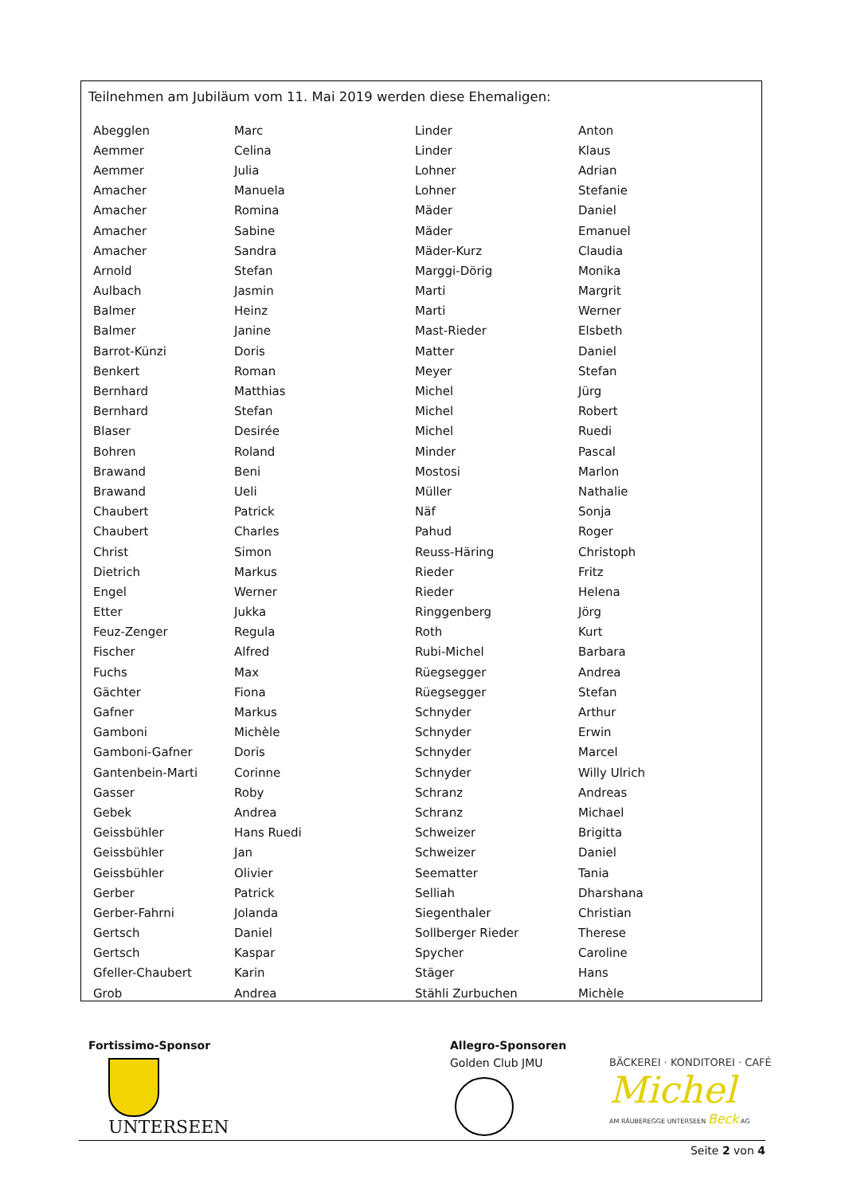Teilnehmen am Jubiläum vom 11. Mai 2019 werden diese Ehemaligen:
| Abegglen | Marc | Linder | Anton |
| Aemmer | Celina | Linder | Klaus |
| Aemmer | Julia | Lohner | Adrian |
| Amacher | Manuela | Lohner | Stefanie |
| Amacher | Romina | Mäder | Daniel |
| Amacher | Sabine | Mäder | Emanuel |
| Amacher | Sandra | Mäder-Kurz | Claudia |
| Arnold | Stefan | Marggi-Dörig | Monika |
| Aulbach | Jasmin | Marti | Margrit |
| Balmer | Heinz | Marti | Werner |
| Balmer | Janine | Mast-Rieder | Elsbeth |
| Barrot-Künzi | Doris | Matter | Daniel |
| Benkert | Roman | Meyer | Stefan |
| Bernhard | Matthias | Michel | Jürg |
| Bernhard | Stefan | Michel | Robert |
| Blaser | Desirée | Michel | Ruedi |
| Bohren | Roland | Minder | Pascal |
| Brawand | Beni | Mostosi | Marlon |
| Brawand | Ueli | Müller | Nathalie |
| Chaubert | Patrick | Näf | Sonja |
| Chaubert | Charles | Pahud | Roger |
| Christ | Simon | Reuss-Häring | Christoph |
| Dietrich | Markus | Rieder | Fritz |
| Engel | Werner | Rieder | Helena |
| Etter | Jukka | Ringgenberg | Jörg |
| Feuz-Zenger | Regula | Roth | Kurt |
| Fischer | Alfred | Rubi-Michel | Barbara |
| Fuchs | Max | Rüegsegger | Andrea |
| Gächter | Fiona | Rüegsegger | Stefan |
| Gafner | Markus | Schnyder | Arthur |
| Gamboni | Michèle | Schnyder | Erwin |
| Gamboni-Gafner | Doris | Schnyder | Marcel |
| Gantenbein-Marti | Corinne | Schnyder | Willy Ulrich |
| Gasser | Roby | Schranz | Andreas |
| Gebek | Andrea | Schranz | Michael |
| Geissbühler | Hans Ruedi | Schweizer | Brigitta |
| Geissbühler | Jan | Schweizer | Daniel |
| Geissbühler | Olivier | Seematter | Tania |
| Gerber | Patrick | Selliah | Dharshana |
| Gerber-Fahrni | Jolanda | Siegenthaler | Christian |
| Gertsch | Daniel | Sollberger Rieder | Therese |
| Gertsch | Kaspar | Spycher | Caroline |
| Gfeller-Chaubert | Karin | Stäger | Hans |
| Grob | Andrea | Stähli Zurbuchen | Michèle |
Fortissimo-Sponsor
UNTERSEEN
Allegro-Sponsoren
Golden Club JMU
BÄCKEREI · KONDITOREI · CAFÉ
Michel
AM RÄUBEREGGE UNTERSEEN Beck AG
Seite 2 von 4